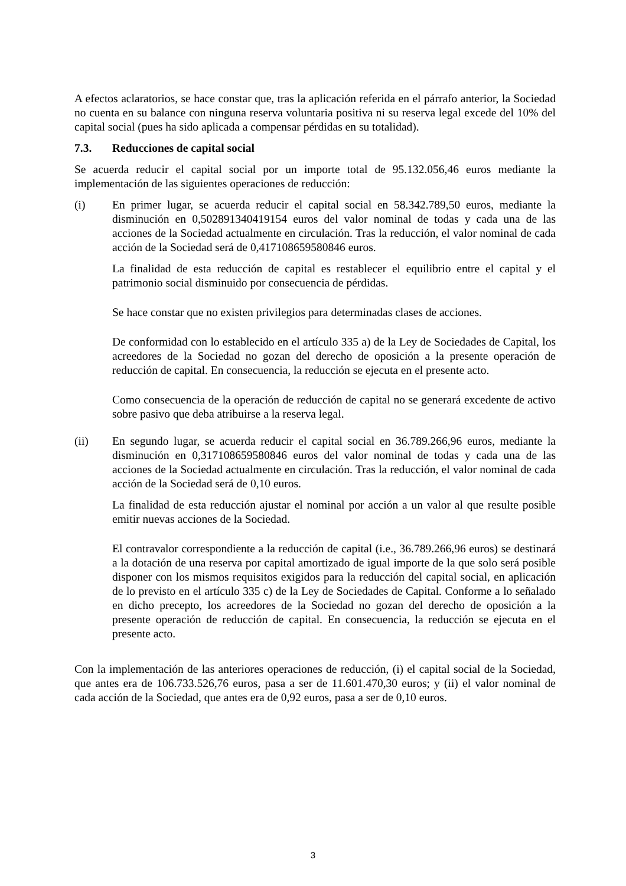A efectos aclaratorios, se hace constar que, tras la aplicación referida en el párrafo anterior, la Sociedad no cuenta en su balance con ninguna reserva voluntaria positiva ni su reserva legal excede del 10% del capital social (pues ha sido aplicada a compensar pérdidas en su totalidad).
7.3. Reducciones de capital social
Se acuerda reducir el capital social por un importe total de 95.132.056,46 euros mediante la implementación de las siguientes operaciones de reducción:
(i) En primer lugar, se acuerda reducir el capital social en 58.342.789,50 euros, mediante la disminución en 0,502891340419154 euros del valor nominal de todas y cada una de las acciones de la Sociedad actualmente en circulación. Tras la reducción, el valor nominal de cada acción de la Sociedad será de 0,417108659580846 euros.
La finalidad de esta reducción de capital es restablecer el equilibrio entre el capital y el patrimonio social disminuido por consecuencia de pérdidas.
Se hace constar que no existen privilegios para determinadas clases de acciones.
De conformidad con lo establecido en el artículo 335 a) de la Ley de Sociedades de Capital, los acreedores de la Sociedad no gozan del derecho de oposición a la presente operación de reducción de capital. En consecuencia, la reducción se ejecuta en el presente acto.
Como consecuencia de la operación de reducción de capital no se generará excedente de activo sobre pasivo que deba atribuirse a la reserva legal.
(ii) En segundo lugar, se acuerda reducir el capital social en 36.789.266,96 euros, mediante la disminución en 0,317108659580846 euros del valor nominal de todas y cada una de las acciones de la Sociedad actualmente en circulación. Tras la reducción, el valor nominal de cada acción de la Sociedad será de 0,10 euros.
La finalidad de esta reducción ajustar el nominal por acción a un valor al que resulte posible emitir nuevas acciones de la Sociedad.
El contravalor correspondiente a la reducción de capital (i.e., 36.789.266,96 euros) se destinará a la dotación de una reserva por capital amortizado de igual importe de la que solo será posible disponer con los mismos requisitos exigidos para la reducción del capital social, en aplicación de lo previsto en el artículo 335 c) de la Ley de Sociedades de Capital. Conforme a lo señalado en dicho precepto, los acreedores de la Sociedad no gozan del derecho de oposición a la presente operación de reducción de capital. En consecuencia, la reducción se ejecuta en el presente acto.
Con la implementación de las anteriores operaciones de reducción, (i) el capital social de la Sociedad, que antes era de 106.733.526,76 euros, pasa a ser de 11.601.470,30 euros; y (ii) el valor nominal de cada acción de la Sociedad, que antes era de 0,92 euros, pasa a ser de 0,10 euros.
3